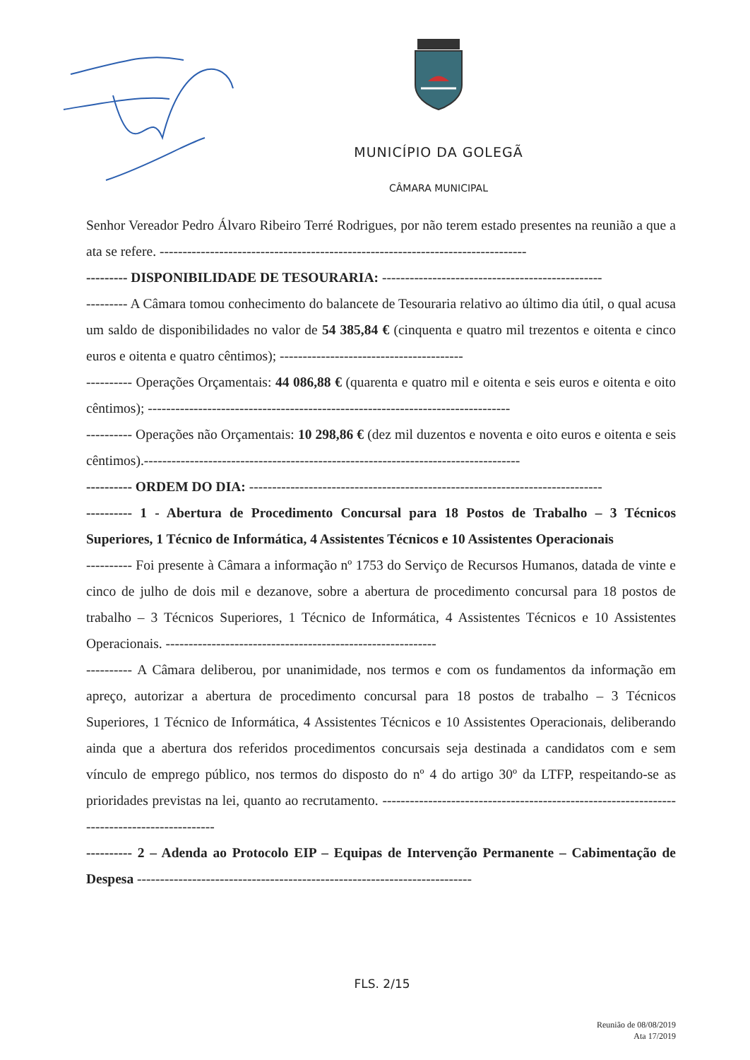MUNICÍPIO DA GOLEGÃ
CÂMARA MUNICIPAL
Senhor Vereador Pedro Álvaro Ribeiro Terré Rodrigues, por não terem estado presentes na reunião a que a ata se refere. --------------------------------------------------------------------------------
--------- DISPONIBILIDADE DE TESOURARIA: ------------------------------------------------
--------- A Câmara tomou conhecimento do balancete de Tesouraria relativo ao último dia útil, o qual acusa um saldo de disponibilidades no valor de 54 385,84 € (cinquenta e quatro mil trezentos e oitenta e cinco euros e oitenta e quatro cêntimos); ----------------------------------------
---------- Operações Orçamentais: 44 086,88 € (quarenta e quatro mil e oitenta e seis euros e oitenta e oito cêntimos); -------------------------------------------------------------------------------
---------- Operações não Orçamentais: 10 298,86 € (dez mil duzentos e noventa e oito euros e oitenta e seis cêntimos).----------------------------------------------------------------------------------
---------- ORDEM DO DIA: -----------------------------------------------------------------------------
---------- 1 - Abertura de Procedimento Concursal para 18 Postos de Trabalho – 3 Técnicos Superiores, 1 Técnico de Informática, 4 Assistentes Técnicos e 10 Assistentes Operacionais
---------- Foi presente à Câmara a informação nº 1753 do Serviço de Recursos Humanos, datada de vinte e cinco de julho de dois mil e dezanove, sobre a abertura de procedimento concursal para 18 postos de trabalho – 3 Técnicos Superiores, 1 Técnico de Informática, 4 Assistentes Técnicos e 10 Assistentes Operacionais. -----------------------------------------------------------
---------- A Câmara deliberou, por unanimidade, nos termos e com os fundamentos da informação em apreço, autorizar a abertura de procedimento concursal para 18 postos de trabalho – 3 Técnicos Superiores, 1 Técnico de Informática, 4 Assistentes Técnicos e 10 Assistentes Operacionais, deliberando ainda que a abertura dos referidos procedimentos concursais seja destinada a candidatos com e sem vínculo de emprego público, nos termos do disposto do nº 4 do artigo 30º da LTFP, respeitando-se as prioridades previstas na lei, quanto ao recrutamento. --------------------------------------------------------------------------------------------
---------- 2 – Adenda ao Protocolo EIP – Equipas de Intervenção Permanente – Cabimentação de Despesa -------------------------------------------------------------------------
FLS. 2/15
Reunião de 08/08/2019
Ata 17/2019